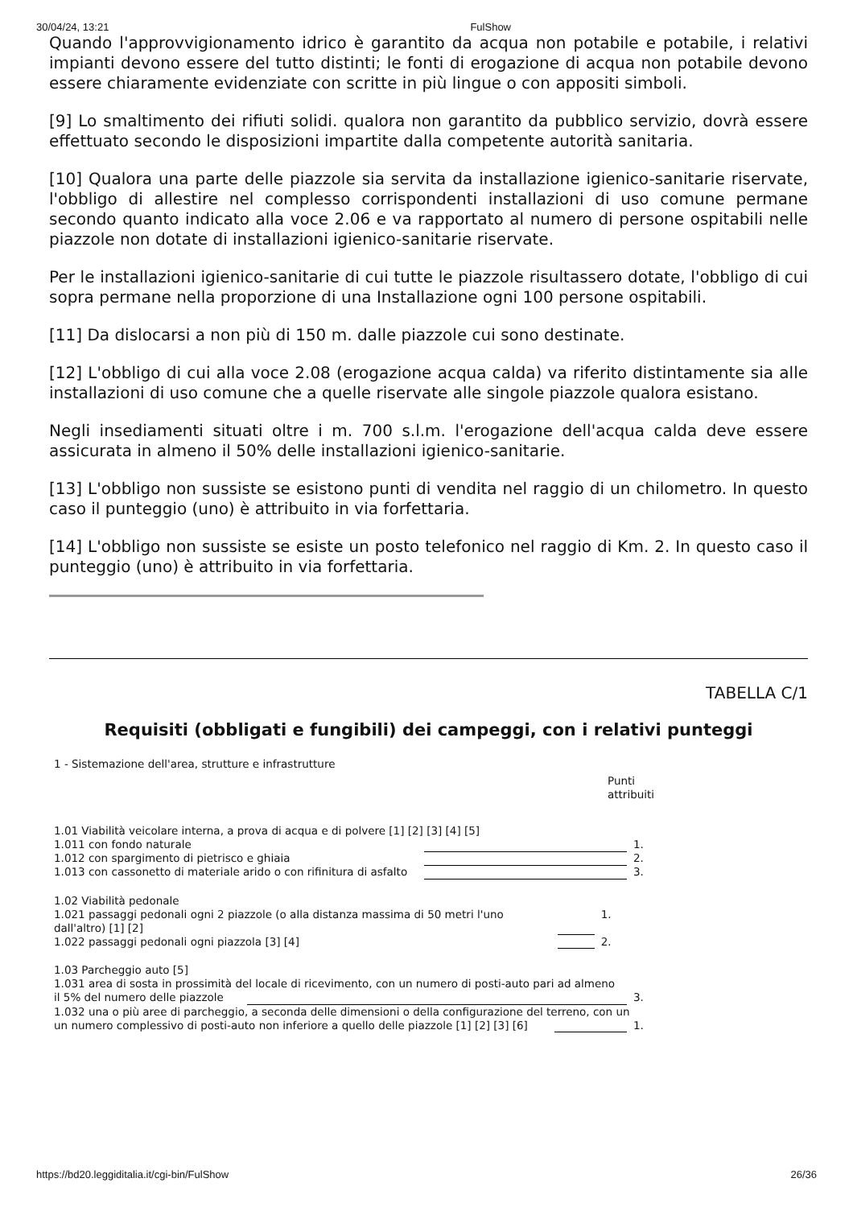30/04/24, 13:21 FulShow
Quando l'approvvigionamento idrico è garantito da acqua non potabile e potabile, i relativi impianti devono essere del tutto distinti; le fonti di erogazione di acqua non potabile devono essere chiaramente evidenziate con scritte in più lingue o con appositi simboli.
[9] Lo smaltimento dei rifiuti solidi. qualora non garantito da pubblico servizio, dovrà essere effettuato secondo le disposizioni impartite dalla competente autorità sanitaria.
[10] Qualora una parte delle piazzole sia servita da installazione igienico-sanitarie riservate, l'obbligo di allestire nel complesso corrispondenti installazioni di uso comune permane secondo quanto indicato alla voce 2.06 e va rapportato al numero di persone ospitabili nelle piazzole non dotate di installazioni igienico-sanitarie riservate.
Per le installazioni igienico-sanitarie di cui tutte le piazzole risultassero dotate, l'obbligo di cui sopra permane nella proporzione di una Installazione ogni 100 persone ospitabili.
[11] Da dislocarsi a non più di 150 m. dalle piazzole cui sono destinate.
[12] L'obbligo di cui alla voce 2.08 (erogazione acqua calda) va riferito distintamente sia alle installazioni di uso comune che a quelle riservate alle singole piazzole qualora esistano.
Negli insediamenti situati oltre i m. 700 s.l.m. l'erogazione dell'acqua calda deve essere assicurata in almeno il 50% delle installazioni igienico-sanitarie.
[13] L'obbligo non sussiste se esistono punti di vendita nel raggio di un chilometro. In questo caso il punteggio (uno) è attribuito in via forfettaria.
[14] L'obbligo non sussiste se esiste un posto telefonico nel raggio di Km. 2. In questo caso il punteggio (uno) è attribuito in via forfettaria.
TABELLA C/1
Requisiti (obbligati e fungibili) dei campeggi, con i relativi punteggi
1 - Sistemazione dell'area, strutture e infrastrutture
Punti
attribuiti
1.01 Viabilità veicolare interna, a prova di acqua e di polvere [1] [2] [3] [4] [5]
| 1.011 con fondo naturale | | 1. |
| 1.012 con spargimento di pietrisco e ghiaia | | 2. |
| 1.013 con cassonetto di materiale arido o con rifinitura di asfalto | | 3. |
1.02 Viabilità pedonale
| 1.021 passaggi pedonali ogni 2 piazzole (o alla distanza massima di 50 metri l'uno dall'altro) [1] [2] | | 1. |
| 1.022 passaggi pedonali ogni piazzola [3] [4] | | 2. |
1.03 Parcheggio auto [5]
1.031 area di sosta in prossimità del locale di ricevimento, con un numero di posti-auto pari ad almeno
| il 5% del numero delle piazzole | | 3. |
1.032 una o più aree di parcheggio, a seconda delle dimensioni o della configurazione del terreno, con un
| un numero complessivo di posti-auto non inferiore a quello delle piazzole [1] [2] [3] [6] | | 1. |
https://bd20.leggiditalia.it/cgi-bin/FulShow 26/36